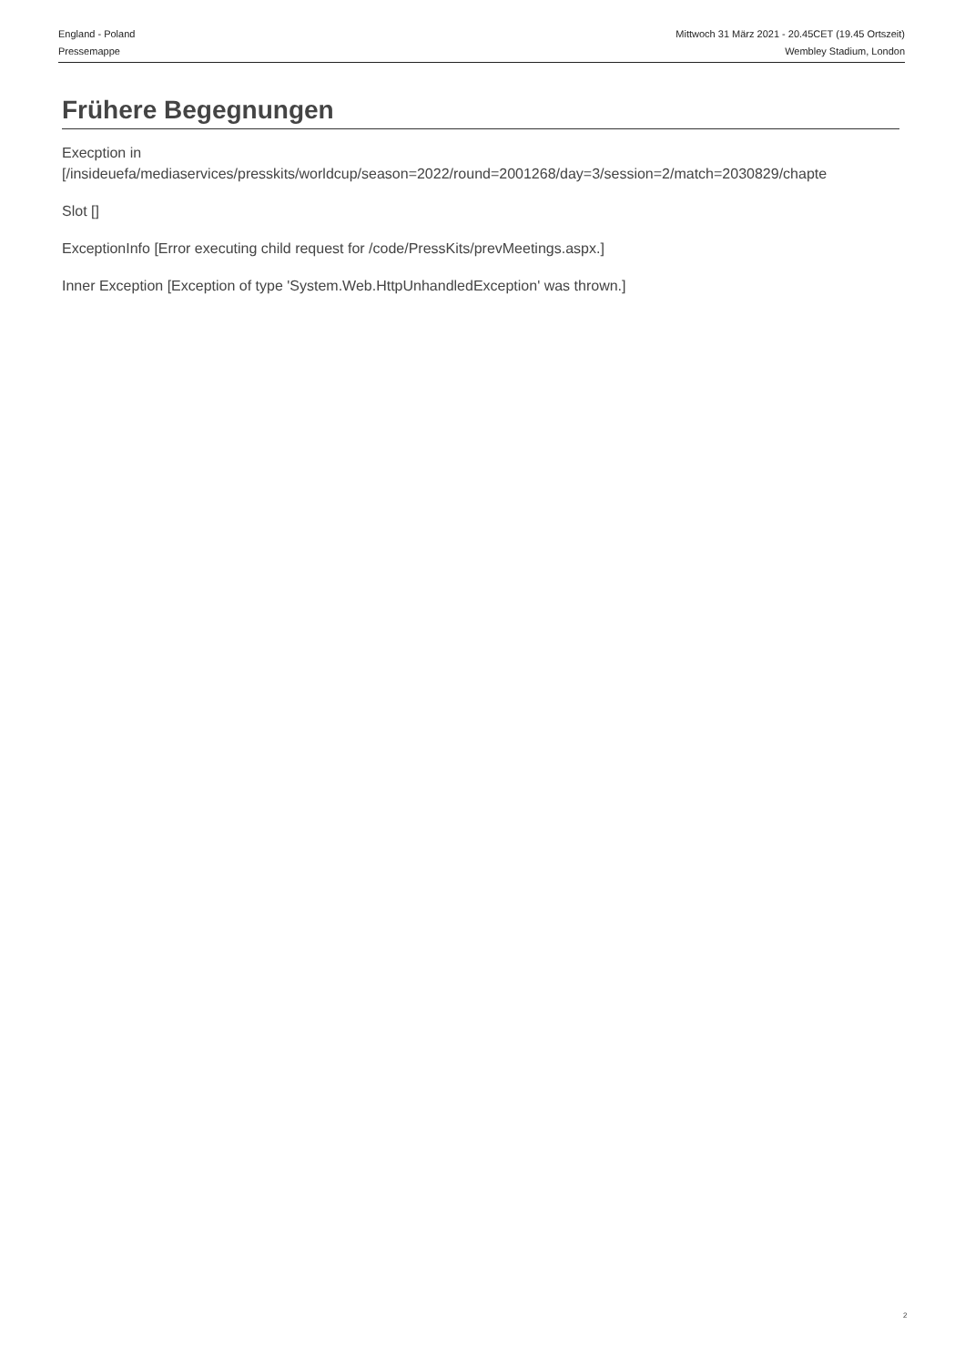England - Poland
Pressemappe
Mittwoch 31 März 2021 - 20.45CET (19.45 Ortszeit)
Wembley Stadium, London
Frühere Begegnungen
Execption in
[/insideuefa/mediaservices/presskits/worldcup/season=2022/round=2001268/day=3/session=2/match=2030829/chapte
Slot []
ExceptionInfo [Error executing child request for /code/PressKits/prevMeetings.aspx.]
Inner Exception [Exception of type 'System.Web.HttpUnhandledException' was thrown.]
2